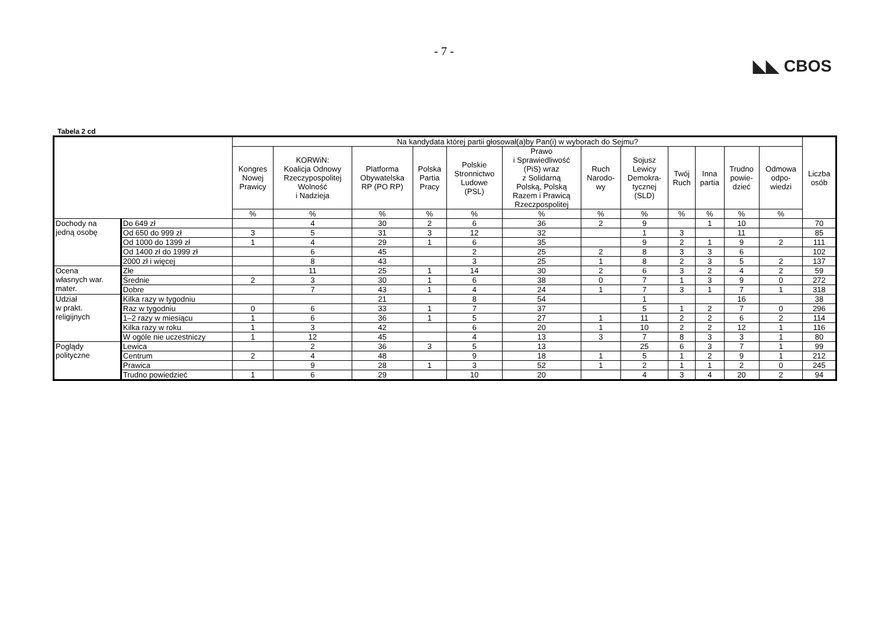- 7 -
◣◣ CBOS
Tabela 2 cd
| | | Na kandydata której partii głosował(a)by Pan(i) w wyborach do Sejmu? | | | | | | | | | | | | Liczba osób |
| --- | --- | --- | --- | --- | --- | --- | --- | --- | --- | --- | --- | --- | --- | --- |
| | | Kongres Nowej Prawicy | KORWiN: Koalicja Odnowy Rzeczypospolitej Wolność i Nadzieja | Platforma Obywatelska RP (PO RP) | Polska Partia Pracy | Polskie Stronnictwo Ludowe (PSL) | Prawo i Sprawiedliwość (PiS) wraz z Solidarną Polską, Polską Razem i Prawicą Rzeczpospolitej | Ruch Narodo- wy | Sojusz Lewicy Demokra- tycznej (SLD) | Twój Ruch | Inna partia | Trudno powie- dzieć | Odmowa odpo- wiedzi | |
| | | % | % | % | % | % | % | % | % | % | % | % | % | |
| Dochody na jedną osobę | Do 649 zł | | 4 | 30 | 2 | 6 | 36 | 2 | 9 | | 1 | 10 | | 70 |
| | Od 650 do 999 zł | 3 | 5 | 31 | 3 | 12 | 32 | | 1 | 3 | | 11 | | 85 |
| | Od 1000 do 1399 zł | 1 | 4 | 29 | 1 | 6 | 35 | | 9 | 2 | 1 | 9 | 2 | 111 |
| | Od 1400 zł do 1999 zł | | 6 | 45 | | 2 | 25 | 2 | 8 | 3 | 3 | 6 | | 102 |
| | 2000 zł i więcej | | 8 | 43 | | 3 | 25 | 1 | 8 | 2 | 3 | 5 | 2 | 137 |
| Ocena własnych war. mater. | Złe | | 11 | 25 | 1 | 14 | 30 | 2 | 6 | 3 | 2 | 4 | 2 | 59 |
| | Średnie | 2 | 3 | 30 | 1 | 6 | 38 | 0 | 7 | 1 | 3 | 9 | 0 | 272 |
| | Dobre | | 7 | 43 | 1 | 4 | 24 | 1 | 7 | 3 | 1 | 7 | 1 | 318 |
| Udział w prakt. religijnych | Kilka razy w tygodniu | | | 21 | | 8 | 54 | | 1 | | | 16 | | 38 |
| | Raz w tygodniu | 0 | 6 | 33 | 1 | 7 | 37 | | 5 | 1 | 2 | 7 | 0 | 296 |
| | 1–2 razy w miesiącu | 1 | 6 | 36 | 1 | 5 | 27 | 1 | 11 | 2 | 2 | 6 | 2 | 114 |
| | Kilka razy w roku | 1 | 3 | 42 | | 6 | 20 | 1 | 10 | 2 | 2 | 12 | 1 | 116 |
| | W ogóle nie uczestniczy | 1 | 12 | 45 | | 4 | 13 | 3 | 7 | 8 | 3 | 3 | 1 | 80 |
| Poglądy polityczne | Lewica | | 2 | 36 | 3 | 5 | 13 | | 25 | 6 | 3 | 7 | 1 | 99 |
| | Centrum | 2 | 4 | 48 | | 9 | 18 | 1 | 5 | 1 | 2 | 9 | 1 | 212 |
| | Prawica | | 9 | 28 | 1 | 3 | 52 | 1 | 2 | 1 | 1 | 2 | 0 | 245 |
| | Trudno powiedzieć | 1 | 6 | 29 | | 10 | 20 | | 4 | 3 | 4 | 20 | 2 | 94 |